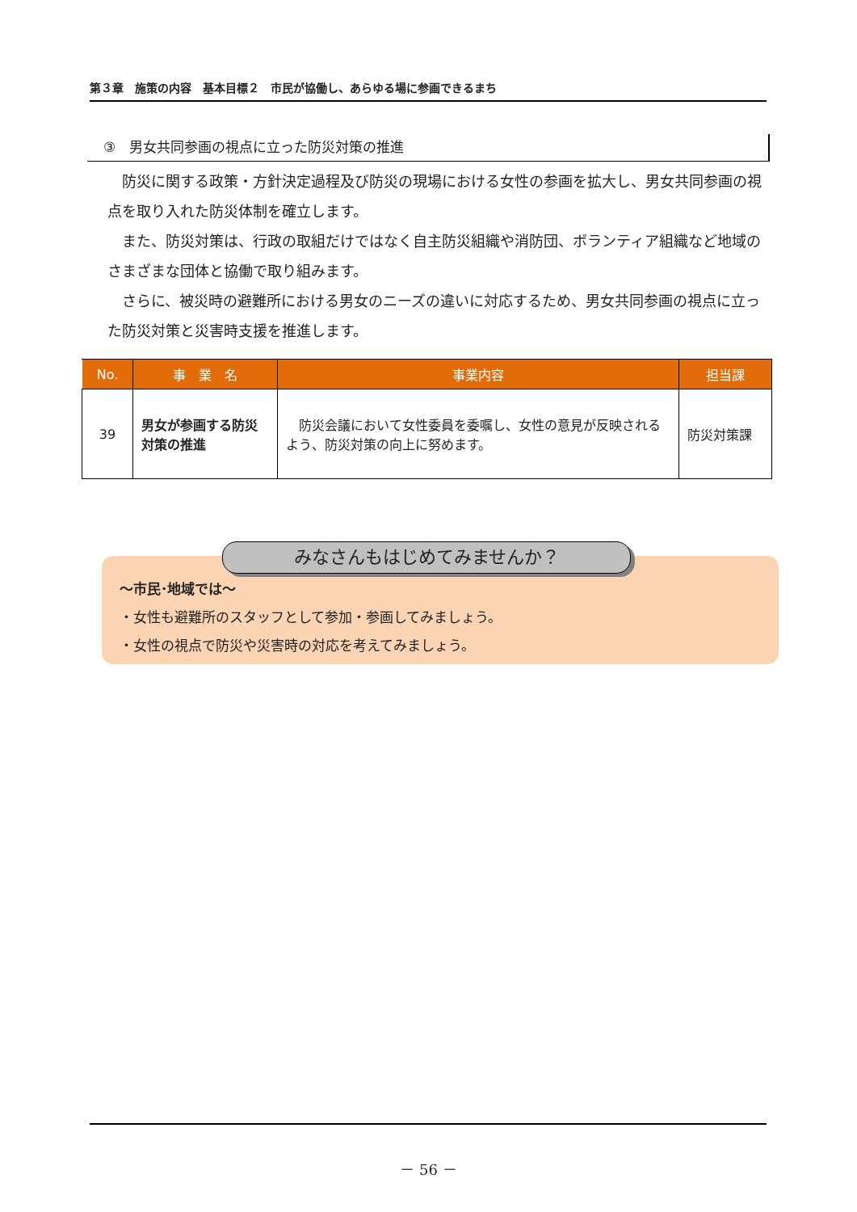第３章　施策の内容　基本目標２　市民が協働し、あらゆる場に参画できるまち
③　男女共同参画の視点に立った防災対策の推進
防災に関する政策・方針決定過程及び防災の現場における女性の参画を拡大し、男女共同参画の視点を取り入れた防災体制を確立します。
また、防災対策は、行政の取組だけではなく自主防災組織や消防団、ボランティア組織など地域のさまざまな団体と協働で取り組みます。
さらに、被災時の避難所における男女のニーズの違いに対応するため、男女共同参画の視点に立った防災対策と災害時支援を推進します。
| No. | 事 業 名 | 事業内容 | 担当課 |
| --- | --- | --- | --- |
| 39 | 男女が参画する防災対策の推進 | 防災会議において女性委員を委嘱し、女性の意見が反映されるよう、防災対策の向上に努めます。 | 防災対策課 |
みなさんもはじめてみませんか？
～市民･地域では～
・女性も避難所のスタッフとして参加・参画してみましょう。
・女性の視点で防災や災害時の対応を考えてみましょう。
－ 56 －